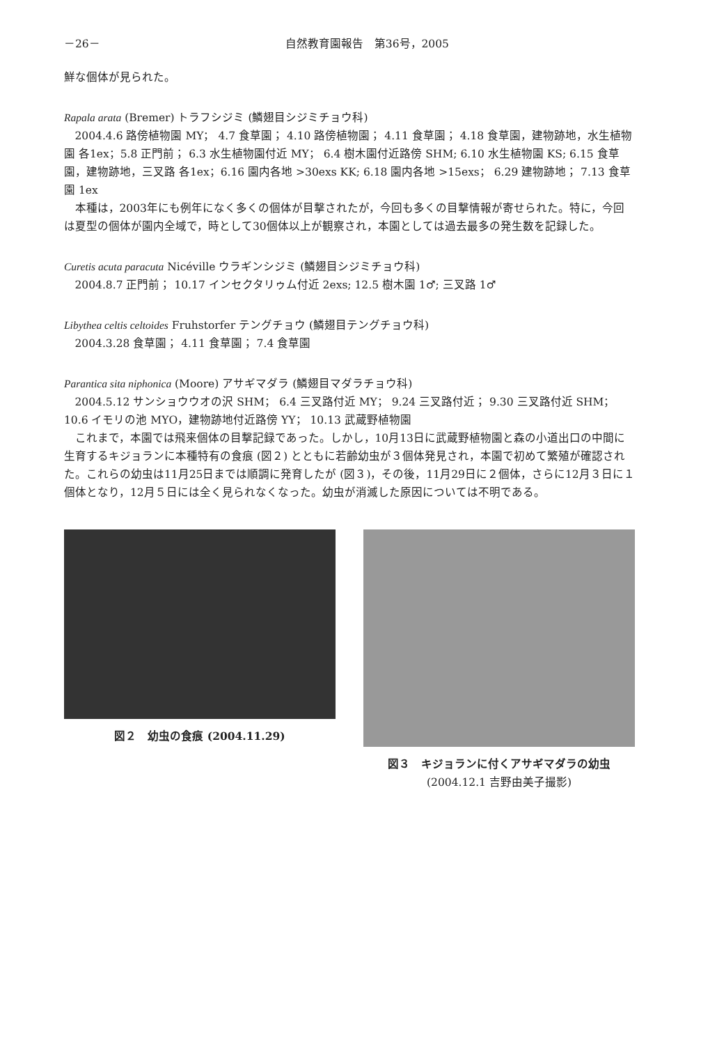－26－ 自然教育園報告　第36号，2005
鮮な個体が見られた。
Rapala arata (Bremer) トラフシジミ (鱗翅目シジミチョウ科)
2004.4.6 路傍植物園 MY； 4.7 食草園； 4.10 路傍植物園； 4.11 食草園； 4.18 食草園，建物跡地，水生植物園 各1ex；5.8 正門前； 6.3 水生植物園付近 MY； 6.4 樹木園付近路傍 SHM; 6.10 水生植物園 KS; 6.15 食草園，建物跡地，三叉路 各1ex；6.16 園内各地 >30exs KK; 6.18 園内各地 >15exs； 6.29 建物跡地； 7.13 食草園 1ex
本種は，2003年にも例年になく多くの個体が目撃されたが，今回も多くの目撃情報が寄せられた。特に，今回は夏型の個体が園内全域で，時として30個体以上が観察され，本園としては過去最多の発生数を記録した。
Curetis acuta paracuta Nicéville ウラギンシジミ (鱗翅目シジミチョウ科)
2004.8.7 正門前； 10.17 インセクタリゥム付近 2exs; 12.5 樹木園 1♂; 三叉路 1♂
Libythea celtis celtoides Fruhstorfer テングチョウ (鱗翅目テングチョウ科)
2004.3.28 食草園； 4.11 食草園； 7.4 食草園
Parantica sita niphonica (Moore) アサギマダラ (鱗翅目マダラチョウ科)
2004.5.12 サンショウウオの沢 SHM； 6.4 三叉路付近 MY； 9.24 三叉路付近； 9.30 三叉路付近 SHM； 10.6 イモリの池 MYO，建物跡地付近路傍 YY； 10.13 武蔵野植物園
これまで，本園では飛来個体の目撃記録であった。しかし，10月13日に武蔵野植物園と森の小道出口の中間に生育するキジョランに本種特有の食痕 (図２) とともに若齢幼虫が３個体発見され，本園で初めて繁殖が確認された。これらの幼虫は11月25日までは順調に発育したが (図３)，その後，11月29日に２個体，さらに12月３日に１個体となり，12月５日には全く見られなくなった。幼虫が消滅した原因については不明である。
図２　幼虫の食痕 (2004.11.29) 図３　キジョランに付くアサギマダラの幼虫
(2004.12.1 吉野由美子撮影)